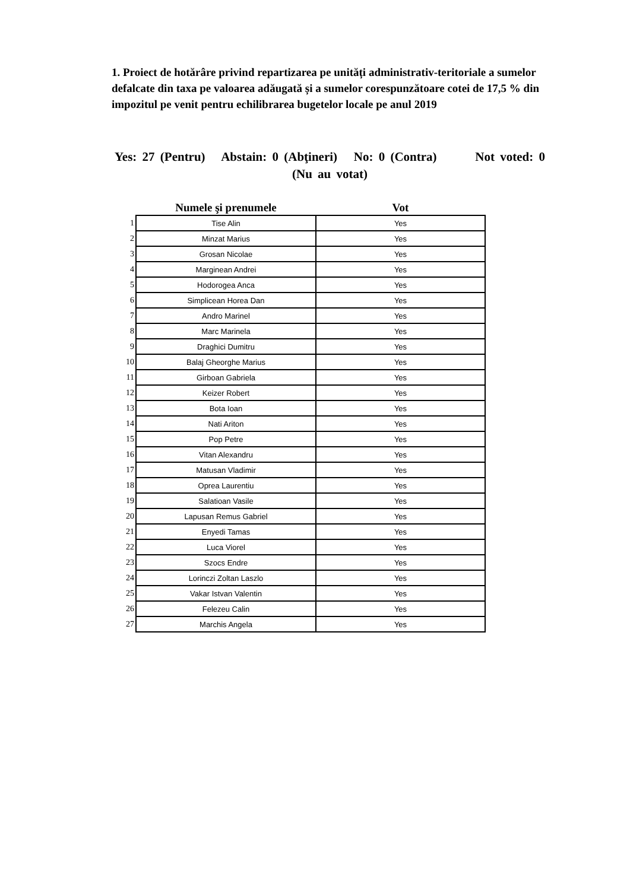1. Proiect de hotărâre privind repartizarea pe unități administrativ-teritoriale a sumelor defalcate din taxa pe valoarea adăugată și a sumelor corespunzătoare cotei de 17,5 % din impozitul pe venit pentru echilibrarea bugetelor locale pe anul 2019
Yes: 27 (Pentru) Abstain: 0 (Abţineri) No: 0 (Contra) Not voted: 0 (Nu au votat)
| | Numele şi prenumele | Vot |
| --- | --- | --- |
| 1 | Tise Alin | Yes |
| 2 | Minzat Marius | Yes |
| 3 | Grosan Nicolae | Yes |
| 4 | Marginean Andrei | Yes |
| 5 | Hodorogea Anca | Yes |
| 6 | Simplicean Horea Dan | Yes |
| 7 | Andro Marinel | Yes |
| 8 | Marc Marinela | Yes |
| 9 | Draghici Dumitru | Yes |
| 10 | Balaj Gheorghe Marius | Yes |
| 11 | Girboan Gabriela | Yes |
| 12 | Keizer Robert | Yes |
| 13 | Bota Ioan | Yes |
| 14 | Nati Ariton | Yes |
| 15 | Pop Petre | Yes |
| 16 | Vitan Alexandru | Yes |
| 17 | Matusan Vladimir | Yes |
| 18 | Oprea Laurentiu | Yes |
| 19 | Salatioan Vasile | Yes |
| 20 | Lapusan Remus Gabriel | Yes |
| 21 | Enyedi Tamas | Yes |
| 22 | Luca Viorel | Yes |
| 23 | Szocs Endre | Yes |
| 24 | Lorinczi Zoltan Laszlo | Yes |
| 25 | Vakar Istvan Valentin | Yes |
| 26 | Felezeu Calin | Yes |
| 27 | Marchis Angela | Yes |